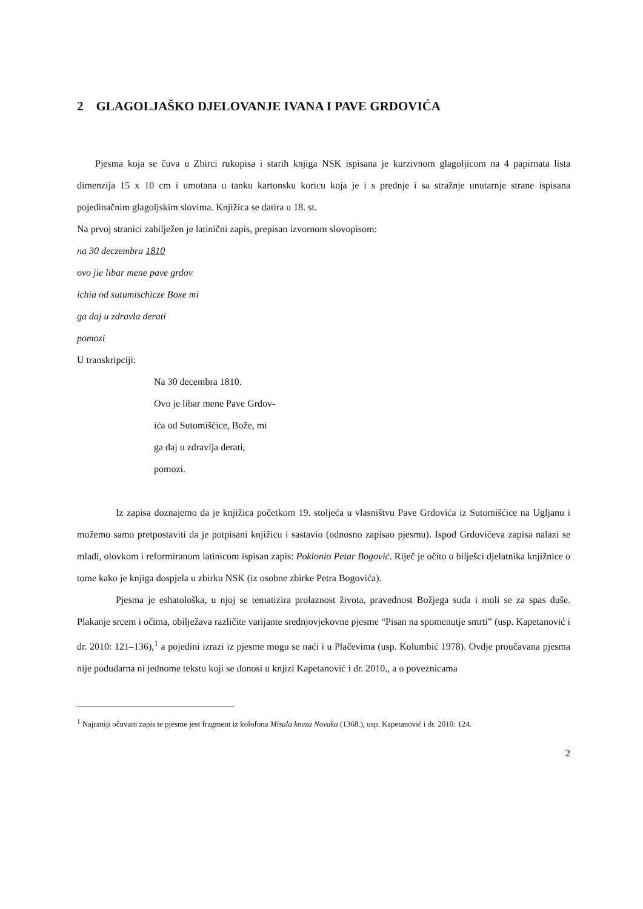2 GLAGOLJAŠKO DJELOVANJE IVANA I PAVE GRDOVIĆA
Pjesma koja se čuva u Zbirci rukopisa i starih knjiga NSK ispisana je kurzivnom glagoljicom na 4 papirnata lista dimenzija 15 x 10 cm i umotana u tanku kartonsku koricu koja je i s prednje i sa stražnje unutarnje strane ispisana pojedinačnim glagoljskim slovima. Knjižica se datira u 18. st.
Na prvoj stranici zabilježen je latinični zapis, prepisan izvornom slovopisom:
na 30 deczembra 1810
ovo jie libar mene pave grdov
ichia od sutumischicze Boxe mi
ga daj u zdravla derati
pomozi
U transkripciji:
Na 30 decembra 1810.
Ovo je libar mene Pave Grdov-
ića od Sutomišćice, Bože, mi
ga daj u zdravlja derati,
pomozi.
Iz zapisa doznajemo da je knjižica početkom 19. stoljeća u vlasništvu Pave Grdovića iz Sutomišćice na Ugljanu i možemo samo pretpostaviti da je potpisani knjižicu i sastavio (odnosno zapisao pjesmu). Ispod Grdovićeva zapisa nalazi se mlađi, olovkom i reformiranom latinicom ispisan zapis: Poklonio Petar Bogović. Riječ je očito o bilješci djelatnika knjižnice o tome kako je knjiga dospjela u zbirku NSK (iz osobne zbirke Petra Bogovića).
Pjesma je eshatološka, u njoj se tematizira prolaznost života, pravednost Božjega suda i moli se za spas duše. Plakanje srcem i očima, obilježava različite varijante srednjovjekovne pjesme “Pisan na spomenutje smrti” (usp. Kapetanović i dr. 2010: 121–136),<sup>1</sup> a pojedini izrazi iz pjesme mogu se naći i u Plačevima (usp. Kolumbić 1978). Ovdje proučavana pjesma nije podudarna ni jednome tekstu koji se donosi u knjizi Kapetanović i dr. 2010., a o poveznicama
<sup>1</sup> Najraniji očuvani zapis te pjesme jest fragment iz kolofona Misala kneza Novaka (1368.), usp. Kapetanović i dr. 2010: 124.
2